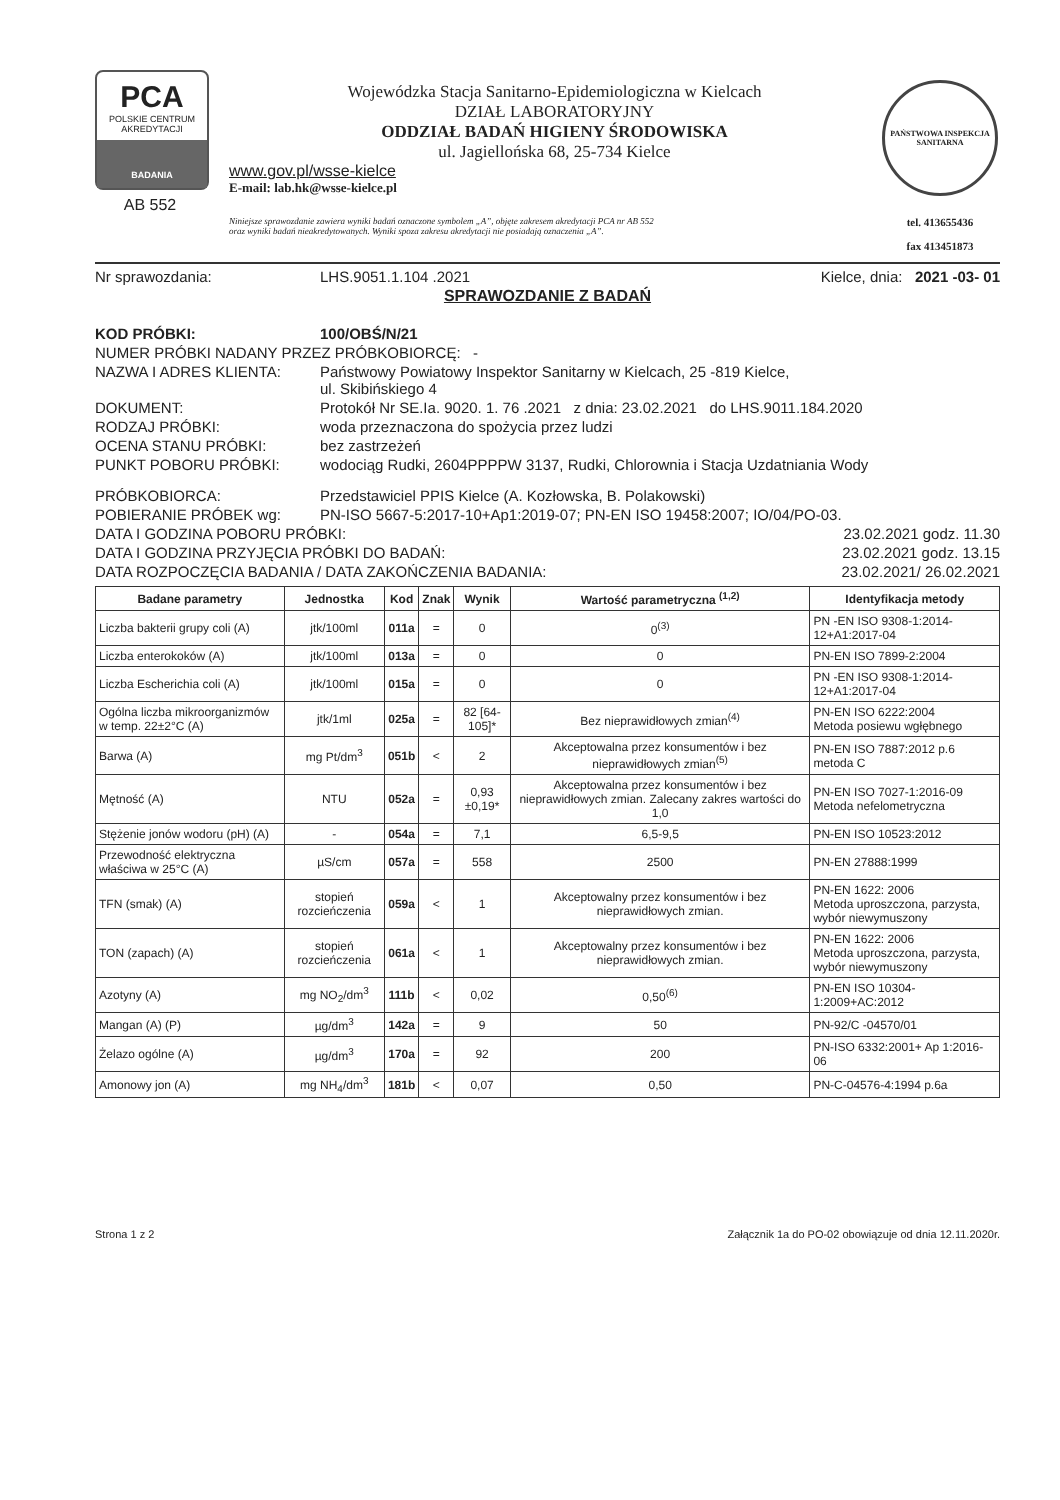PCA
POLSKIE CENTRUM AKREDYTACJI
BADANIA
AB 552
Wojewódzka Stacja Sanitarno-Epidemiologiczna w Kielcach
DZIAŁ LABORATORYJNY
ODDZIAŁ BADAŃ HIGIENY ŚRODOWISKA
ul. Jagiellońska 68, 25-734 Kielce
www.gov.pl/wsse-kielce
E-mail: lab.hk@wsse-kielce.pl
Niniejsze sprawozdanie zawiera wyniki badań oznaczone symbolem „A”, objęte zakresem akredytacji PCA nr AB 552
oraz wyniki badań nieakredytowanych. Wyniki spoza zakresu akredytacji nie posiadają oznaczenia „A”.
PAŃSTWOWA INSPEKCJA SANITARNA
tel. 413655436
fax 413451873
Nr sprawozdania: LHS.9051.1.104 .2021 Kielce, dnia: 2021 -03- 01
SPRAWOZDANIE Z BADAŃ
KOD PRÓBKI: 100/OBŚ/N/21
NUMER PRÓBKI NADANY PRZEZ PRÓBKOBIORCĘ: -
NAZWA I ADRES KLIENTA: Państwowy Powiatowy Inspektor Sanitarny w Kielcach, 25 -819 Kielce,
ul. Skibińskiego 4
DOKUMENT: Protokół Nr SE.Ia. 9020. 1. 76 .2021 z dnia: 23.02.2021 do LHS.9011.184.2020
RODZAJ PRÓBKI: woda przeznaczona do spożycia przez ludzi
OCENA STANU PRÓBKI: bez zastrzeżeń
PUNKT POBORU PRÓBKI: wodociąg Rudki, 2604PPPPW 3137, Rudki, Chlorownia i Stacja Uzdatniania Wody
PRÓBKOBIORCA: Przedstawiciel PPIS Kielce (A. Kozłowska, B. Polakowski)
POBIERANIE PRÓBEK wg: PN-ISO 5667-5:2017-10+Ap1:2019-07; PN-EN ISO 19458:2007; IO/04/PO-03.
DATA I GODZINA POBORU PRÓBKI: 23.02.2021 godz. 11.30
DATA I GODZINA PRZYJĘCIA PRÓBKI DO BADAŃ: 23.02.2021 godz. 13.15
DATA ROZPOCZĘCIA BADANIA / DATA ZAKOŃCZENIA BADANIA: 23.02.2021/ 26.02.2021
| Badane parametry | Jednostka | Kod | Znak | Wynik | Wartość parametryczna <sup>(1,2)</sup> | Identyfikacja metody |
| --- | --- | --- | --- | --- | --- | --- |
| Liczba bakterii grupy coli (A) | jtk/100ml | 011a | = | 0 | 0<sup>(3)</sup> | PN -EN ISO 9308-1:2014-12+A1:2017-04 |
| Liczba enterokoków (A) | jtk/100ml | 013a | = | 0 | 0 | PN-EN ISO 7899-2:2004 |
| Liczba Escherichia coli (A) | jtk/100ml | 015a | = | 0 | 0 | PN -EN ISO 9308-1:2014-12+A1:2017-04 |
| Ogólna liczba mikroorganizmów w temp. 22±2°C (A) | jtk/1ml | 025a | = | 82 [64-105]* | Bez nieprawidłowych zmian<sup>(4)</sup> | PN-EN ISO 6222:2004 Metoda posiewu wgłębnego |
| Barwa (A) | mg Pt/dm<sup>3</sup> | 051b | < | 2 | Akceptowalna przez konsumentów i bez nieprawidłowych zmian<sup>(5)</sup> | PN-EN ISO 7887:2012 p.6 metoda C |
| Mętność (A) | NTU | 052a | = | 0,93 ±0,19* | Akceptowalna przez konsumentów i bez nieprawidłowych zmian. Zalecany zakres wartości do 1,0 | PN-EN ISO 7027-1:2016-09 Metoda nefelometryczna |
| Stężenie jonów wodoru (pH) (A) | - | 054a | = | 7,1 | 6,5-9,5 | PN-EN ISO 10523:2012 |
| Przewodność elektryczna właściwa w 25°C (A) | µS/cm | 057a | = | 558 | 2500 | PN-EN 27888:1999 |
| TFN (smak) (A) | stopień rozcieńczenia | 059a | < | 1 | Akceptowalny przez konsumentów i bez nieprawidłowych zmian. | PN-EN 1622: 2006 Metoda uproszczona, parzysta, wybór niewymuszony |
| TON (zapach) (A) | stopień rozcieńczenia | 061a | < | 1 | Akceptowalny przez konsumentów i bez nieprawidłowych zmian. | PN-EN 1622: 2006 Metoda uproszczona, parzysta, wybór niewymuszony |
| Azotyny (A) | mg NO<sub>2</sub>/dm<sup>3</sup> | 111b | < | 0,02 | 0,50<sup>(6)</sup> | PN-EN ISO 10304-1:2009+AC:2012 |
| Mangan (A) (P) | µg/dm<sup>3</sup> | 142a | = | 9 | 50 | PN-92/C -04570/01 |
| Żelazo ogólne (A) | µg/dm<sup>3</sup> | 170a | = | 92 | 200 | PN-ISO 6332:2001+ Ap 1:2016-06 |
| Amonowy jon (A) | mg NH<sub>4</sub>/dm<sup>3</sup> | 181b | < | 0,07 | 0,50 | PN-C-04576-4:1994 p.6a |
Strona 1 z 2 Załącznik 1a do PO-02 obowiązuje od dnia 12.11.2020r.